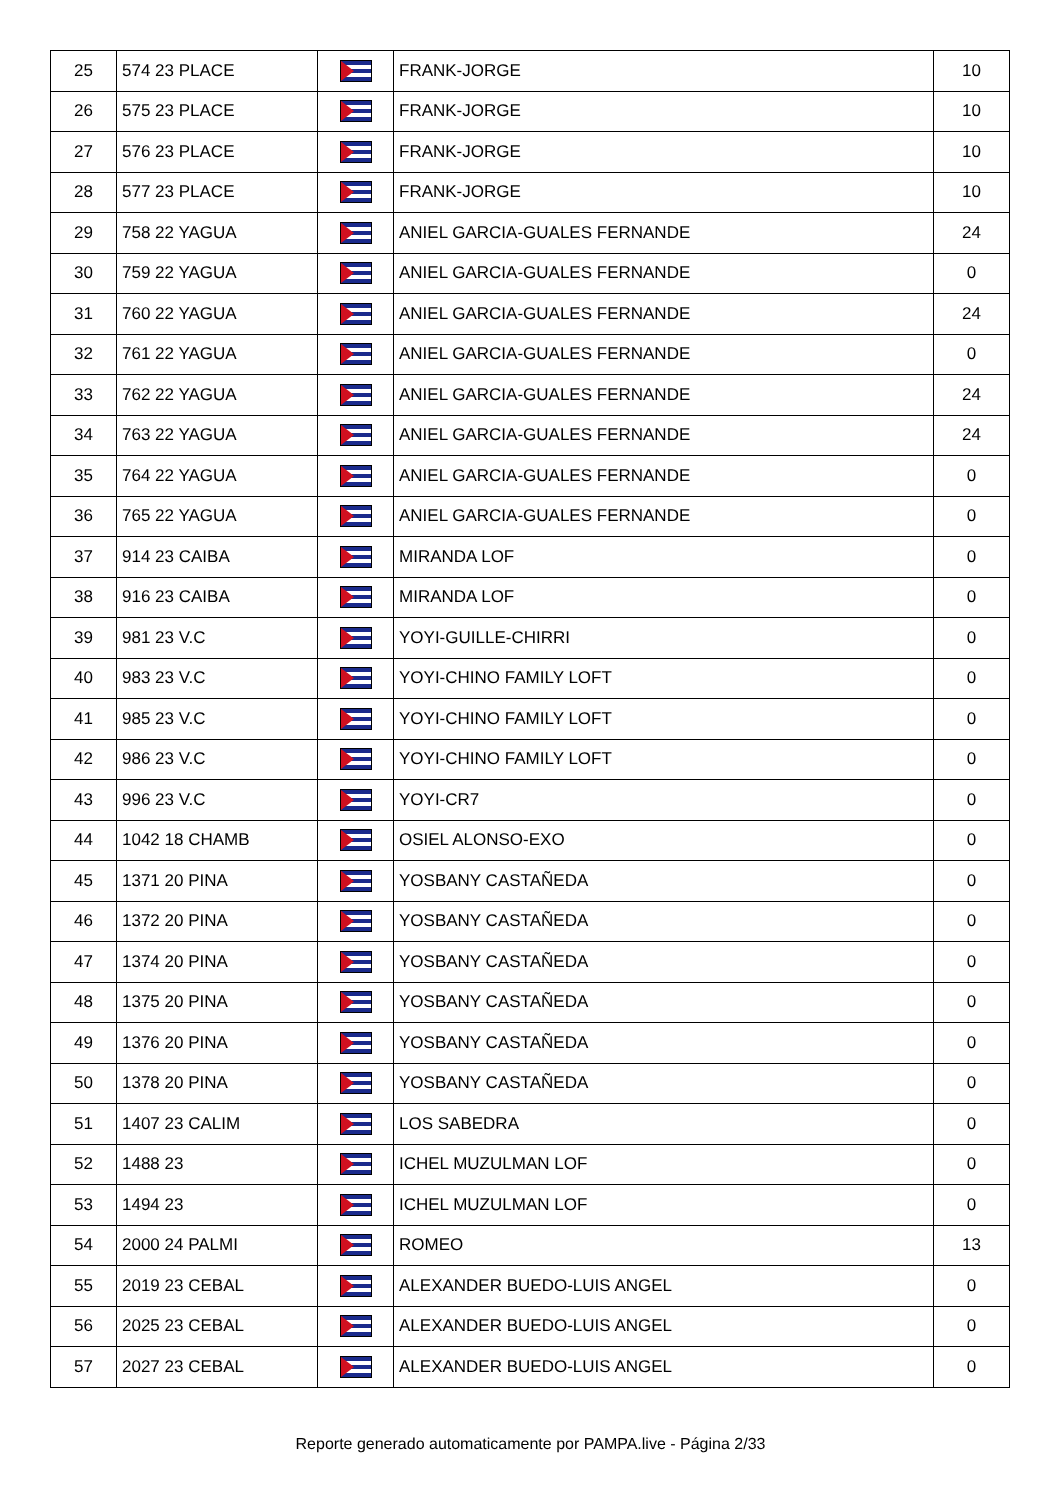| 25 | 574 23 PLACE | | FRANK-JORGE | 10 |
| 26 | 575 23 PLACE | | FRANK-JORGE | 10 |
| 27 | 576 23 PLACE | | FRANK-JORGE | 10 |
| 28 | 577 23 PLACE | | FRANK-JORGE | 10 |
| 29 | 758 22 YAGUA | | ANIEL GARCIA-GUALES FERNANDE | 24 |
| 30 | 759 22 YAGUA | | ANIEL GARCIA-GUALES FERNANDE | 0 |
| 31 | 760 22 YAGUA | | ANIEL GARCIA-GUALES FERNANDE | 24 |
| 32 | 761 22 YAGUA | | ANIEL GARCIA-GUALES FERNANDE | 0 |
| 33 | 762 22 YAGUA | | ANIEL GARCIA-GUALES FERNANDE | 24 |
| 34 | 763 22 YAGUA | | ANIEL GARCIA-GUALES FERNANDE | 24 |
| 35 | 764 22 YAGUA | | ANIEL GARCIA-GUALES FERNANDE | 0 |
| 36 | 765 22 YAGUA | | ANIEL GARCIA-GUALES FERNANDE | 0 |
| 37 | 914 23 CAIBA | | MIRANDA LOF | 0 |
| 38 | 916 23 CAIBA | | MIRANDA LOF | 0 |
| 39 | 981 23 V.C | | YOYI-GUILLE-CHIRRI | 0 |
| 40 | 983 23 V.C | | YOYI-CHINO FAMILY LOFT | 0 |
| 41 | 985 23 V.C | | YOYI-CHINO FAMILY LOFT | 0 |
| 42 | 986 23 V.C | | YOYI-CHINO FAMILY LOFT | 0 |
| 43 | 996 23 V.C | | YOYI-CR7 | 0 |
| 44 | 1042 18 CHAMB | | OSIEL ALONSO-EXO | 0 |
| 45 | 1371 20 PINA | | YOSBANY CASTAÑEDA | 0 |
| 46 | 1372 20 PINA | | YOSBANY CASTAÑEDA | 0 |
| 47 | 1374 20 PINA | | YOSBANY CASTAÑEDA | 0 |
| 48 | 1375 20 PINA | | YOSBANY CASTAÑEDA | 0 |
| 49 | 1376 20 PINA | | YOSBANY CASTAÑEDA | 0 |
| 50 | 1378 20 PINA | | YOSBANY CASTAÑEDA | 0 |
| 51 | 1407 23 CALIM | | LOS SABEDRA | 0 |
| 52 | 1488 23 | | ICHEL MUZULMAN LOF | 0 |
| 53 | 1494 23 | | ICHEL MUZULMAN LOF | 0 |
| 54 | 2000 24 PALMI | | ROMEO | 13 |
| 55 | 2019 23 CEBAL | | ALEXANDER BUEDO-LUIS ANGEL | 0 |
| 56 | 2025 23 CEBAL | | ALEXANDER BUEDO-LUIS ANGEL | 0 |
| 57 | 2027 23 CEBAL | | ALEXANDER BUEDO-LUIS ANGEL | 0 |
Reporte generado automaticamente por PAMPA.live - Página 2/33